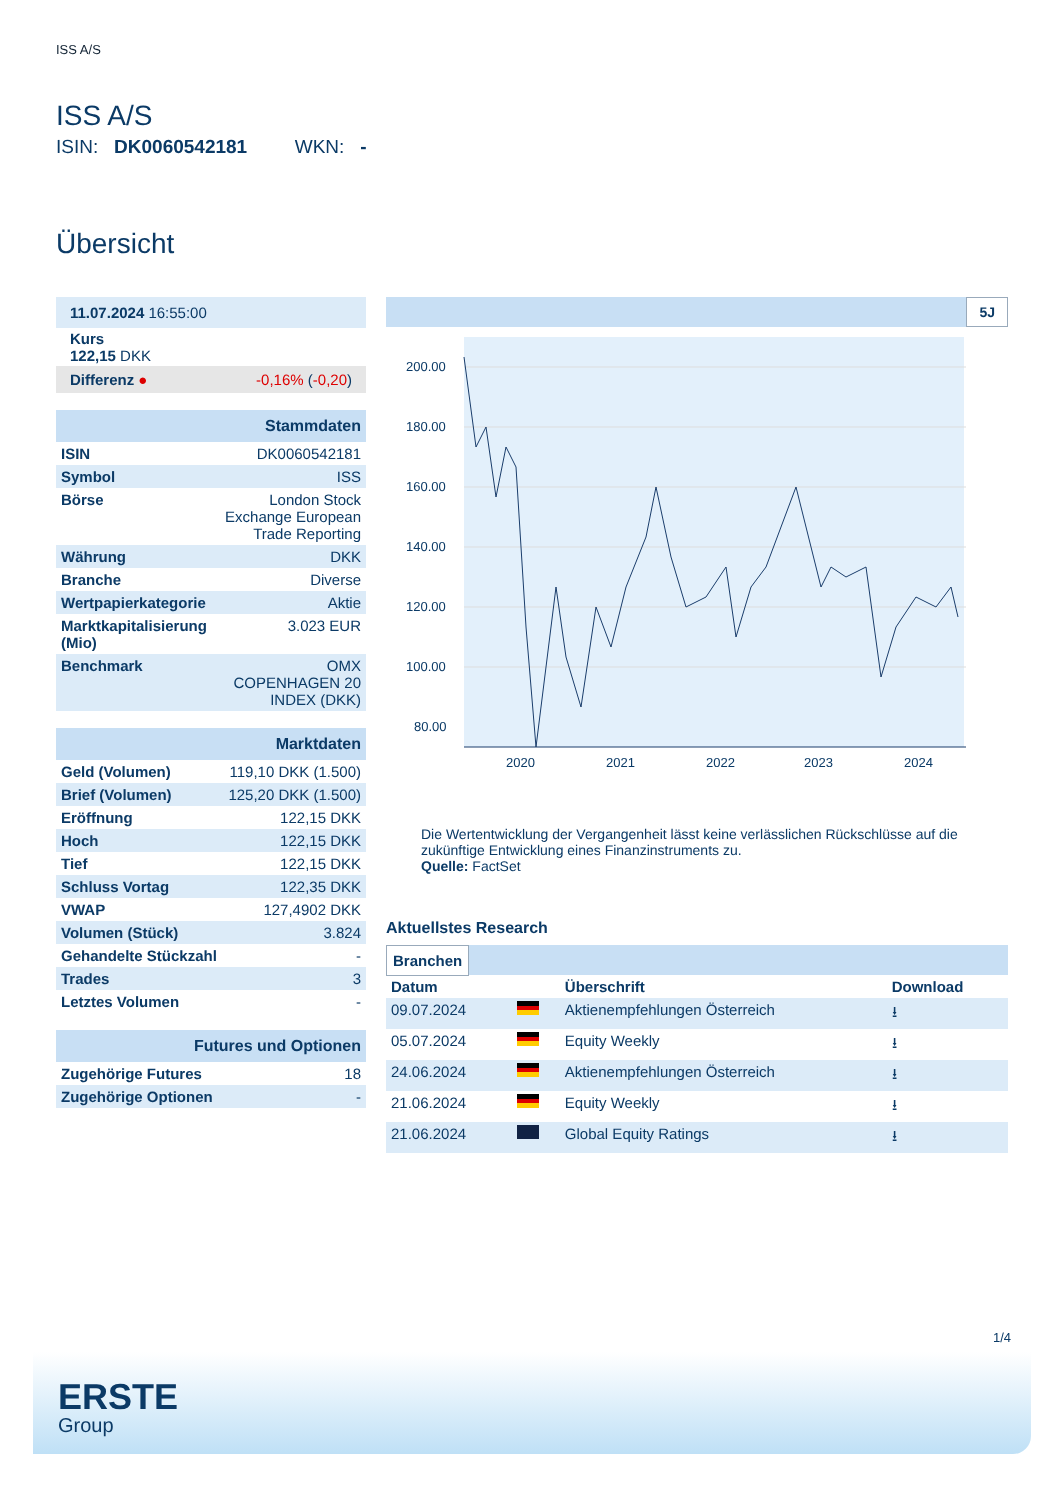ISS A/S
ISS A/S
ISIN: DK0060542181 WKN: -
Übersicht
| 11.07.2024 16:55:00 |
| Kurs 122,15 DKK |
| Differenz ● -0,16% ( -0,20 ) |
| Stammdaten | |
| ISIN | DK0060542181 |
| Symbol | ISS |
| Börse | London Stock Exchange European Trade Reporting |
| Währung | DKK |
| Branche | Diverse |
| Wertpapierkategorie | Aktie |
| Marktkapitalisierung (Mio) | 3.023 EUR |
| Benchmark | OMX COPENHAGEN 20 INDEX (DKK) |
| Marktdaten | |
| Geld (Volumen) | 119,10 DKK (1.500) |
| Brief (Volumen) | 125,20 DKK (1.500) |
| Eröffnung | 122,15 DKK |
| Hoch | 122,15 DKK |
| Tief | 122,15 DKK |
| Schluss Vortag | 122,35 DKK |
| VWAP | 127,4902 DKK |
| Volumen (Stück) | 3.824 |
| Gehandelte Stückzahl | - |
| Trades | 3 |
| Letztes Volumen | - |
| Futures und Optionen | |
| Zugehörige Futures | 18 |
| Zugehörige Optionen | - |
5J
200.00
180.00
160.00
140.00
120.00
100.00
80.00
2020
2021
2022
2023
2024
Die Wertentwicklung der Vergangenheit lässt keine verlässlichen Rückschlüsse auf die zukünftige Entwicklung eines Finanzinstruments zu.
Quelle: FactSet
Aktuellstes Research
Branchen
| Datum | | Überschrift | Download |
| --- | --- | --- | --- |
| 09.07.2024 | | Aktienempfehlungen Österreich | ⭳ |
| 05.07.2024 | | Equity Weekly | ⭳ |
| 24.06.2024 | | Aktienempfehlungen Österreich | ⭳ |
| 21.06.2024 | | Equity Weekly | ⭳ |
| 21.06.2024 | | Global Equity Ratings | ⭳ |
1/4
ERSTE
Group